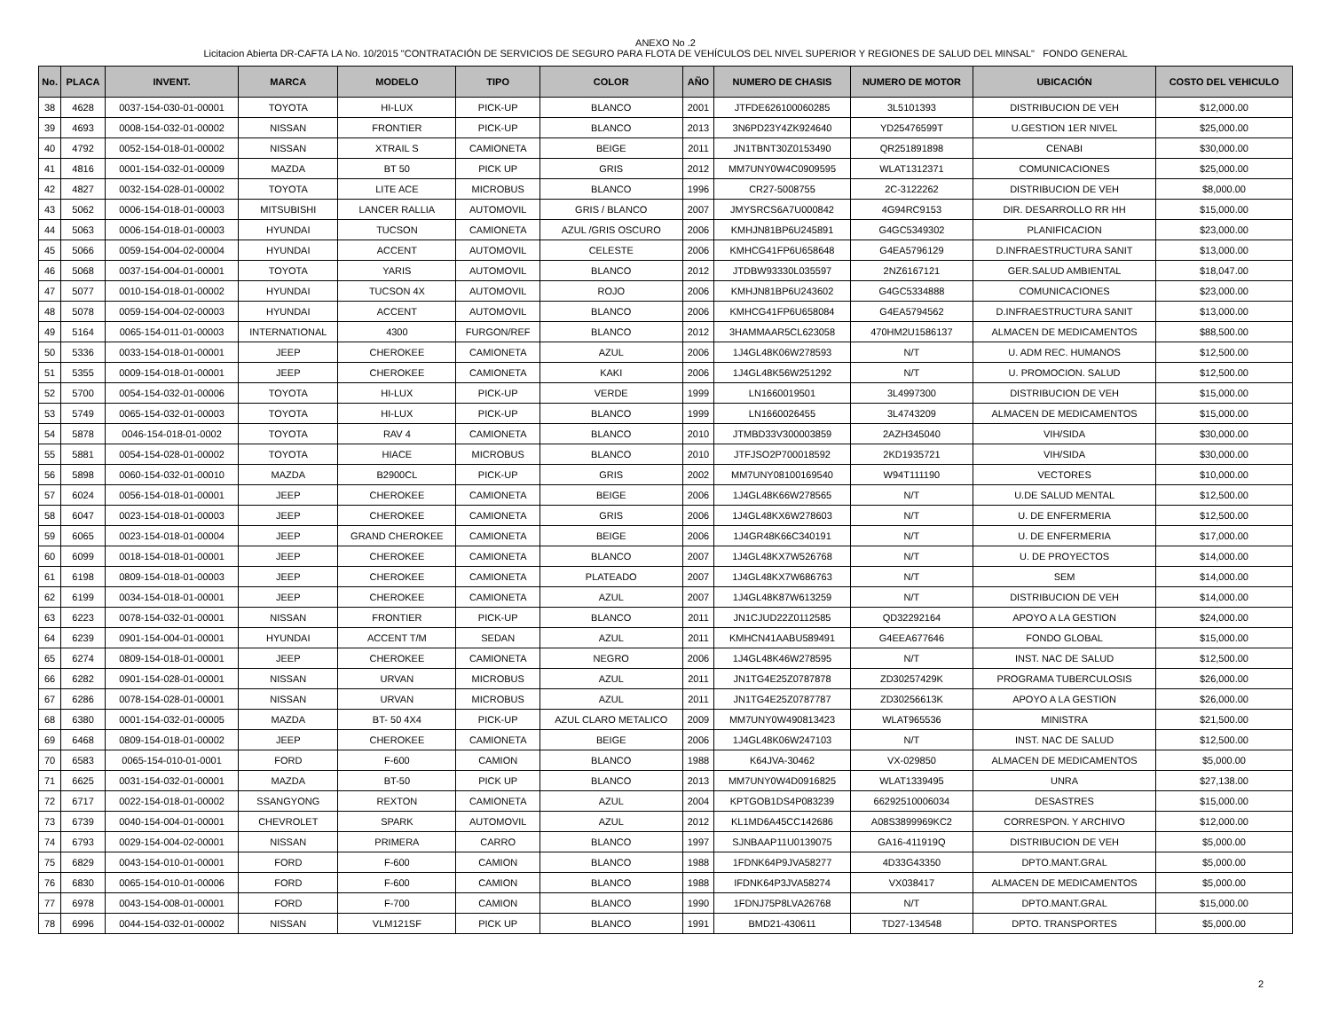ANEXO No .2
Licitacion Abierta DR-CAFTA LA No. 10/2015 "CONTRATACIÓN DE SERVICIOS DE SEGURO PARA FLOTA DE VEHÍCULOS DEL NIVEL SUPERIOR Y REGIONES DE SALUD DEL MINSAL" FONDO GENERAL
| No. | PLACA | INVENT. | MARCA | MODELO | TIPO | COLOR | AÑO | NUMERO DE CHASIS | NUMERO DE MOTOR | UBICACIÓN | COSTO DEL VEHICULO |
| --- | --- | --- | --- | --- | --- | --- | --- | --- | --- | --- | --- |
| 38 | 4628 | 0037-154-030-01-00001 | TOYOTA | HI-LUX | PICK-UP | BLANCO | 2001 | JTFDE626100060285 | 3L5101393 | DISTRIBUCION DE VEH | $12,000.00 |
| 39 | 4693 | 0008-154-032-01-00002 | NISSAN | FRONTIER | PICK-UP | BLANCO | 2013 | 3N6PD23Y4ZK924640 | YD25476599T | U.GESTION 1ER NIVEL | $25,000.00 |
| 40 | 4792 | 0052-154-018-01-00002 | NISSAN | XTRAIL S | CAMIONETA | BEIGE | 2011 | JN1TBNT30Z0153490 | QR251891898 | CENABI | $30,000.00 |
| 41 | 4816 | 0001-154-032-01-00009 | MAZDA | BT 50 | PICK UP | GRIS | 2012 | MM7UNY0W4C0909595 | WLAT1312371 | COMUNICACIONES | $25,000.00 |
| 42 | 4827 | 0032-154-028-01-00002 | TOYOTA | LITE ACE | MICROBUS | BLANCO | 1996 | CR27-5008755 | 2C-3122262 | DISTRIBUCION DE VEH | $8,000.00 |
| 43 | 5062 | 0006-154-018-01-00003 | MITSUBISHI | LANCER RALLIA | AUTOMOVIL | GRIS / BLANCO | 2007 | JMYSRCS6A7U000842 | 4G94RC9153 | DIR. DESARROLLO RR HH | $15,000.00 |
| 44 | 5063 | 0006-154-018-01-00003 | HYUNDAI | TUCSON | CAMIONETA | AZUL /GRIS OSCURO | 2006 | KMHJN81BP6U245891 | G4GC5349302 | PLANIFICACION | $23,000.00 |
| 45 | 5066 | 0059-154-004-02-00004 | HYUNDAI | ACCENT | AUTOMOVIL | CELESTE | 2006 | KMHCG41FP6U658648 | G4EA5796129 | D.INFRAESTRUCTURA SANIT | $13,000.00 |
| 46 | 5068 | 0037-154-004-01-00001 | TOYOTA | YARIS | AUTOMOVIL | BLANCO | 2012 | JTDBW93330L035597 | 2NZ6167121 | GER.SALUD AMBIENTAL | $18,047.00 |
| 47 | 5077 | 0010-154-018-01-00002 | HYUNDAI | TUCSON 4X | AUTOMOVIL | ROJO | 2006 | KMHJN81BP6U243602 | G4GC5334888 | COMUNICACIONES | $23,000.00 |
| 48 | 5078 | 0059-154-004-02-00003 | HYUNDAI | ACCENT | AUTOMOVIL | BLANCO | 2006 | KMHCG41FP6U658084 | G4EA5794562 | D.INFRAESTRUCTURA SANIT | $13,000.00 |
| 49 | 5164 | 0065-154-011-01-00003 | INTERNATIONAL | 4300 | FURGON/REF | BLANCO | 2012 | 3HAMMAAR5CL623058 | 470HM2U1586137 | ALMACEN DE MEDICAMENTOS | $88,500.00 |
| 50 | 5336 | 0033-154-018-01-00001 | JEEP | CHEROKEE | CAMIONETA | AZUL | 2006 | 1J4GL48K06W278593 | N/T | U. ADM REC. HUMANOS | $12,500.00 |
| 51 | 5355 | 0009-154-018-01-00001 | JEEP | CHEROKEE | CAMIONETA | KAKI | 2006 | 1J4GL48K56W251292 | N/T | U. PROMOCION. SALUD | $12,500.00 |
| 52 | 5700 | 0054-154-032-01-00006 | TOYOTA | HI-LUX | PICK-UP | VERDE | 1999 | LN1660019501 | 3L4997300 | DISTRIBUCION DE VEH | $15,000.00 |
| 53 | 5749 | 0065-154-032-01-00003 | TOYOTA | HI-LUX | PICK-UP | BLANCO | 1999 | LN1660026455 | 3L4743209 | ALMACEN DE MEDICAMENTOS | $15,000.00 |
| 54 | 5878 | 0046-154-018-01-0002 | TOYOTA | RAV 4 | CAMIONETA | BLANCO | 2010 | JTMBD33V300003859 | 2AZH345040 | VIH/SIDA | $30,000.00 |
| 55 | 5881 | 0054-154-028-01-00002 | TOYOTA | HIACE | MICROBUS | BLANCO | 2010 | JTFJSO2P700018592 | 2KD1935721 | VIH/SIDA | $30,000.00 |
| 56 | 5898 | 0060-154-032-01-00010 | MAZDA | B2900CL | PICK-UP | GRIS | 2002 | MM7UNY08100169540 | W94T111190 | VECTORES | $10,000.00 |
| 57 | 6024 | 0056-154-018-01-00001 | JEEP | CHEROKEE | CAMIONETA | BEIGE | 2006 | 1J4GL48K66W278565 | N/T | U.DE SALUD MENTAL | $12,500.00 |
| 58 | 6047 | 0023-154-018-01-00003 | JEEP | CHEROKEE | CAMIONETA | GRIS | 2006 | 1J4GL48KX6W278603 | N/T | U. DE ENFERMERIA | $12,500.00 |
| 59 | 6065 | 0023-154-018-01-00004 | JEEP | GRAND CHEROKEE | CAMIONETA | BEIGE | 2006 | 1J4GR48K66C340191 | N/T | U. DE ENFERMERIA | $17,000.00 |
| 60 | 6099 | 0018-154-018-01-00001 | JEEP | CHEROKEE | CAMIONETA | BLANCO | 2007 | 1J4GL48KX7W526768 | N/T | U. DE PROYECTOS | $14,000.00 |
| 61 | 6198 | 0809-154-018-01-00003 | JEEP | CHEROKEE | CAMIONETA | PLATEADO | 2007 | 1J4GL48KX7W686763 | N/T | SEM | $14,000.00 |
| 62 | 6199 | 0034-154-018-01-00001 | JEEP | CHEROKEE | CAMIONETA | AZUL | 2007 | 1J4GL48K87W613259 | N/T | DISTRIBUCION DE VEH | $14,000.00 |
| 63 | 6223 | 0078-154-032-01-00001 | NISSAN | FRONTIER | PICK-UP | BLANCO | 2011 | JN1CJUD22Z0112585 | QD32292164 | APOYO A LA GESTION | $24,000.00 |
| 64 | 6239 | 0901-154-004-01-00001 | HYUNDAI | ACCENT T/M | SEDAN | AZUL | 2011 | KMHCN41AABU589491 | G4EEA677646 | FONDO GLOBAL | $15,000.00 |
| 65 | 6274 | 0809-154-018-01-00001 | JEEP | CHEROKEE | CAMIONETA | NEGRO | 2006 | 1J4GL48K46W278595 | N/T | INST. NAC DE SALUD | $12,500.00 |
| 66 | 6282 | 0901-154-028-01-00001 | NISSAN | URVAN | MICROBUS | AZUL | 2011 | JN1TG4E25Z0787878 | ZD30257429K | PROGRAMA TUBERCULOSIS | $26,000.00 |
| 67 | 6286 | 0078-154-028-01-00001 | NISSAN | URVAN | MICROBUS | AZUL | 2011 | JN1TG4E25Z0787787 | ZD30256613K | APOYO A LA GESTION | $26,000.00 |
| 68 | 6380 | 0001-154-032-01-00005 | MAZDA | BT- 50 4X4 | PICK-UP | AZUL CLARO METALICO | 2009 | MM7UNY0W490813423 | WLAT965536 | MINISTRA | $21,500.00 |
| 69 | 6468 | 0809-154-018-01-00002 | JEEP | CHEROKEE | CAMIONETA | BEIGE | 2006 | 1J4GL48K06W247103 | N/T | INST. NAC DE SALUD | $12,500.00 |
| 70 | 6583 | 0065-154-010-01-0001 | FORD | F-600 | CAMION | BLANCO | 1988 | K64JVA-30462 | VX-029850 | ALMACEN DE MEDICAMENTOS | $5,000.00 |
| 71 | 6625 | 0031-154-032-01-00001 | MAZDA | BT-50 | PICK UP | BLANCO | 2013 | MM7UNY0W4D0916825 | WLAT1339495 | UNRA | $27,138.00 |
| 72 | 6717 | 0022-154-018-01-00002 | SSANGYONG | REXTON | CAMIONETA | AZUL | 2004 | KPTGOB1DS4P083239 | 66292510006034 | DESASTRES | $15,000.00 |
| 73 | 6739 | 0040-154-004-01-00001 | CHEVROLET | SPARK | AUTOMOVIL | AZUL | 2012 | KL1MD6A45CC142686 | A08S3899969KC2 | CORRESPON. Y ARCHIVO | $12,000.00 |
| 74 | 6793 | 0029-154-004-02-00001 | NISSAN | PRIMERA | CARRO | BLANCO | 1997 | SJNBAAP11U0139075 | GA16-411919Q | DISTRIBUCION DE VEH | $5,000.00 |
| 75 | 6829 | 0043-154-010-01-00001 | FORD | F-600 | CAMION | BLANCO | 1988 | 1FDNK64P9JVA58277 | 4D33G43350 | DPTO.MANT.GRAL | $5,000.00 |
| 76 | 6830 | 0065-154-010-01-00006 | FORD | F-600 | CAMION | BLANCO | 1988 | IFDNK64P3JVA58274 | VX038417 | ALMACEN DE MEDICAMENTOS | $5,000.00 |
| 77 | 6978 | 0043-154-008-01-00001 | FORD | F-700 | CAMION | BLANCO | 1990 | 1FDNJ75P8LVA26768 | N/T | DPTO.MANT.GRAL | $15,000.00 |
| 78 | 6996 | 0044-154-032-01-00002 | NISSAN | VLM121SF | PICK UP | BLANCO | 1991 | BMD21-430611 | TD27-134548 | DPTO. TRANSPORTES | $5,000.00 |
2